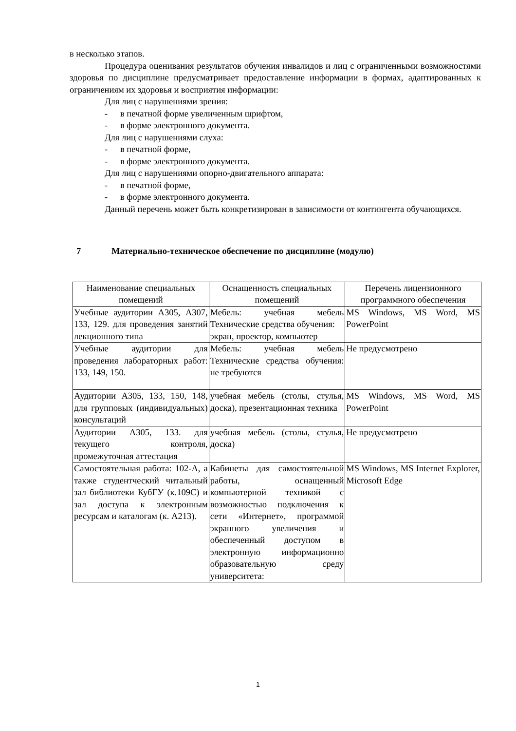в несколько этапов.
Процедура оценивания результатов обучения инвалидов и лиц с ограниченными возможностями здоровья по дисциплине предусматривает предоставление информации в формах, адаптированных к ограничениям их здоровья и восприятия информации:
Для лиц с нарушениями зрения:
- в печатной форме увеличенным шрифтом,
- в форме электронного документа.
Для лиц с нарушениями слуха:
- в печатной форме,
- в форме электронного документа.
Для лиц с нарушениями опорно-двигательного аппарата:
- в печатной форме,
- в форме электронного документа.
Данный перечень может быть конкретизирован в зависимости от контингента обучающихся.
7 Материально-техническое обеспечение по дисциплине (модулю)
| Наименование специальных помещений | Оснащенность специальных помещений | Перечень лицензионного программного обеспечения |
| --- | --- | --- |
| Учебные аудитории А305, А307, 133, 129. для проведения занятий лекционного типа | Мебель: учебная мебель Технические средства обучения: экран, проектор, компьютер | MS Windows, MS Word, MS PowerPoint |
| Учебные аудитории для проведения лабораторных работ: 133, 149, 150. | Мебель: учебная мебель Технические средства обучения: не требуются | Не предусмотрено |
| Аудитории А305, 133, 150, 148, для групповых (индивидуальных) консультаций | учебная мебель (столы, стулья, доска), презентационная техника | MS Windows, MS Word, MS PowerPoint |
| Аудитории А305, 133. для текущего контроля, промежуточная аттестация | учебная мебель (столы, стулья, доска) | Не предусмотрено |
| Самостоятельная работа: 102-А, а также студентческий читальный зал библиотеки КубГУ (к.109С) и зал доступа к электронным ресурсам и каталогам (к. А213). | Кабинеты для самостоятельной работы, оснащенный компьютерной техникой с возможностью подключения к сети «Интернет», программой экранного увеличения и обеспеченный доступом в электронную информационно образовательную среду университета: | MS Windows, MS Internet Explorer, Microsoft Edge |
1